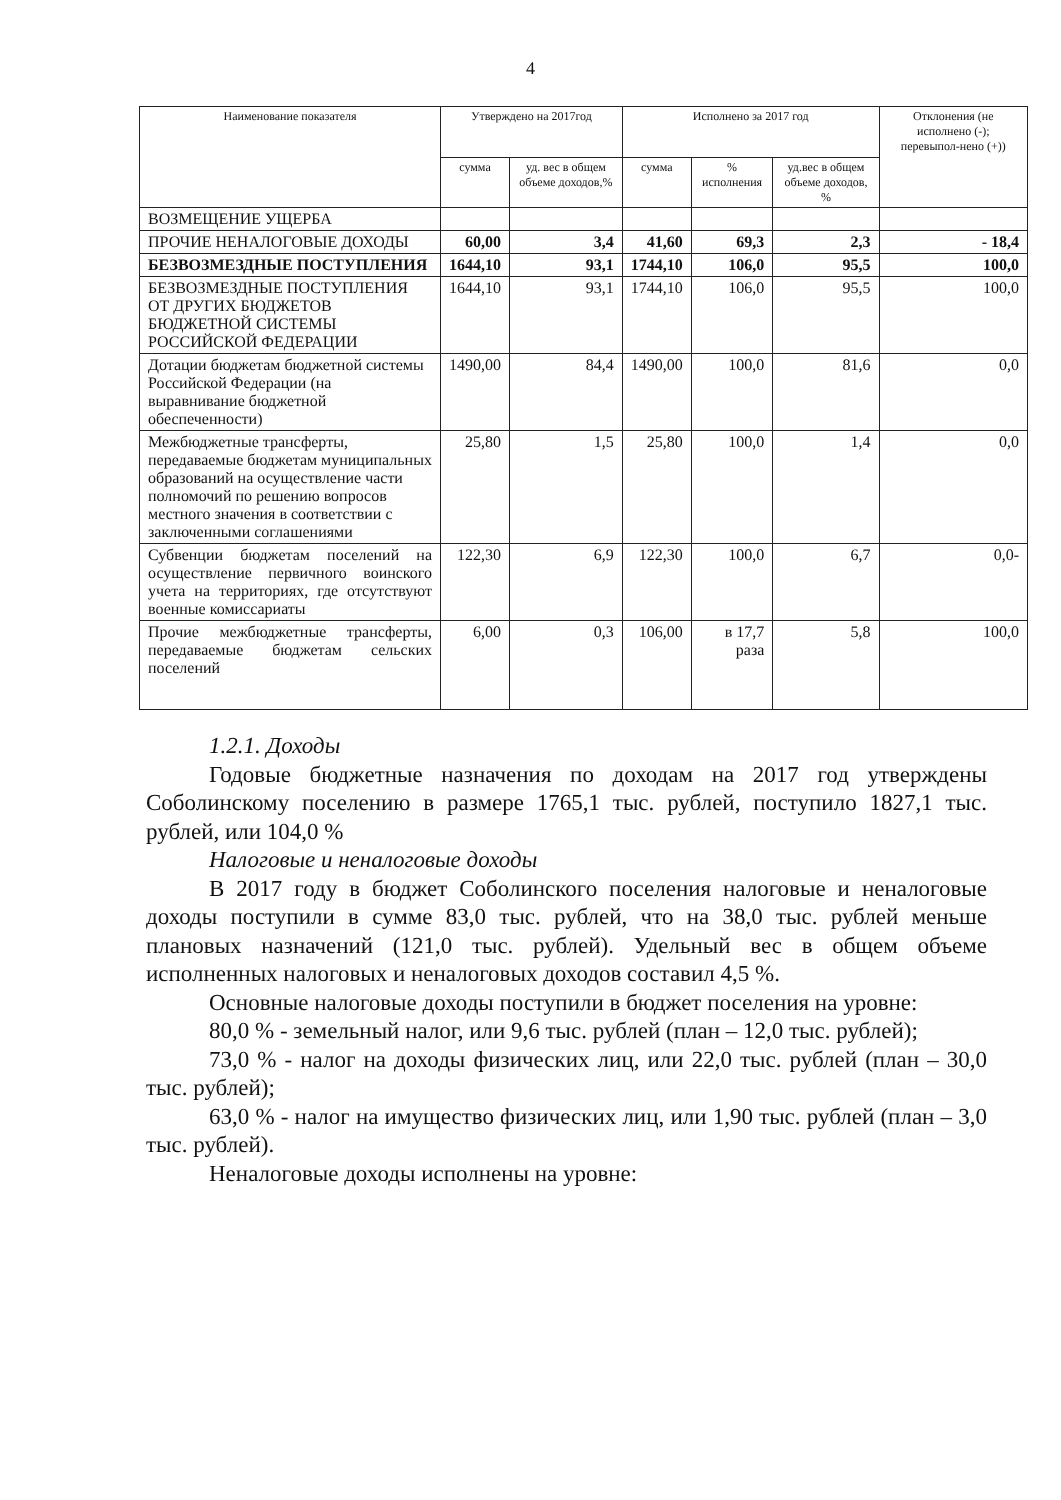4
| Наименование показателя | Утверждено на 2017год | | Исполнено за 2017 год | | | Отклонения (не исполнено (-); перевыпол-нено (+)) |
| --- | --- | --- | --- | --- | --- | --- |
| | сумма | уд. вес в общем объеме доходов,% | сумма | % исполнения | уд.вес в общем объеме доходов, % | |
| ВОЗМЕЩЕНИЕ УЩЕРБА | | | | | | |
| ПРОЧИЕ НЕНАЛОГОВЫЕ ДОХОДЫ | 60,00 | 3,4 | 41,60 | 69,3 | 2,3 | - 18,4 |
| БЕЗВОЗМЕЗДНЫЕ ПОСТУПЛЕНИЯ | 1644,10 | 93,1 | 1744,10 | 106,0 | 95,5 | 100,0 |
| БЕЗВОЗМЕЗДНЫЕ ПОСТУПЛЕНИЯ ОТ ДРУГИХ БЮДЖЕТОВ БЮДЖЕТНОЙ СИСТЕМЫ РОССИЙСКОЙ ФЕДЕРАЦИИ | 1644,10 | 93,1 | 1744,10 | 106,0 | 95,5 | 100,0 |
| Дотации бюджетам бюджетной системы Российской Федерации (на выравнивание бюджетной обеспеченности) | 1490,00 | 84,4 | 1490,00 | 100,0 | 81,6 | 0,0 |
| Межбюджетные трансферты, передаваемые бюджетам муниципальных образований на осуществление части полномочий по решению вопросов местного значения в соответствии с заключенными соглашениями | 25,80 | 1,5 | 25,80 | 100,0 | 1,4 | 0,0 |
| Субвенции бюджетам поселений на осуществление первичного воинского учета на территориях, где отсутствуют военные комиссариаты | 122,30 | 6,9 | 122,30 | 100,0 | 6,7 | 0,0- |
| Прочие межбюджетные трансферты, передаваемые бюджетам сельских поселений | 6,00 | 0,3 | 106,00 | в 17,7 раза | 5,8 | 100,0 |
1.2.1. Доходы
Годовые бюджетные назначения по доходам на 2017 год утверждены Соболинскому поселению в размере 1765,1 тыс. рублей, поступило 1827,1 тыс. рублей, или 104,0 %
Налоговые и неналоговые доходы
В 2017 году в бюджет Соболинского поселения налоговые и неналоговые доходы поступили в сумме 83,0 тыс. рублей, что на 38,0 тыс. рублей меньше плановых назначений (121,0 тыс. рублей). Удельный вес в общем объеме исполненных налоговых и неналоговых доходов составил 4,5 %.
Основные налоговые доходы поступили в бюджет поселения на уровне:
80,0 % - земельный налог, или 9,6 тыс. рублей (план – 12,0 тыс. рублей);
73,0 % - налог на доходы физических лиц, или 22,0 тыс. рублей (план – 30,0 тыс. рублей);
63,0 % - налог на имущество физических лиц, или 1,90 тыс. рублей (план – 3,0 тыс. рублей).
Неналоговые доходы исполнены на уровне: